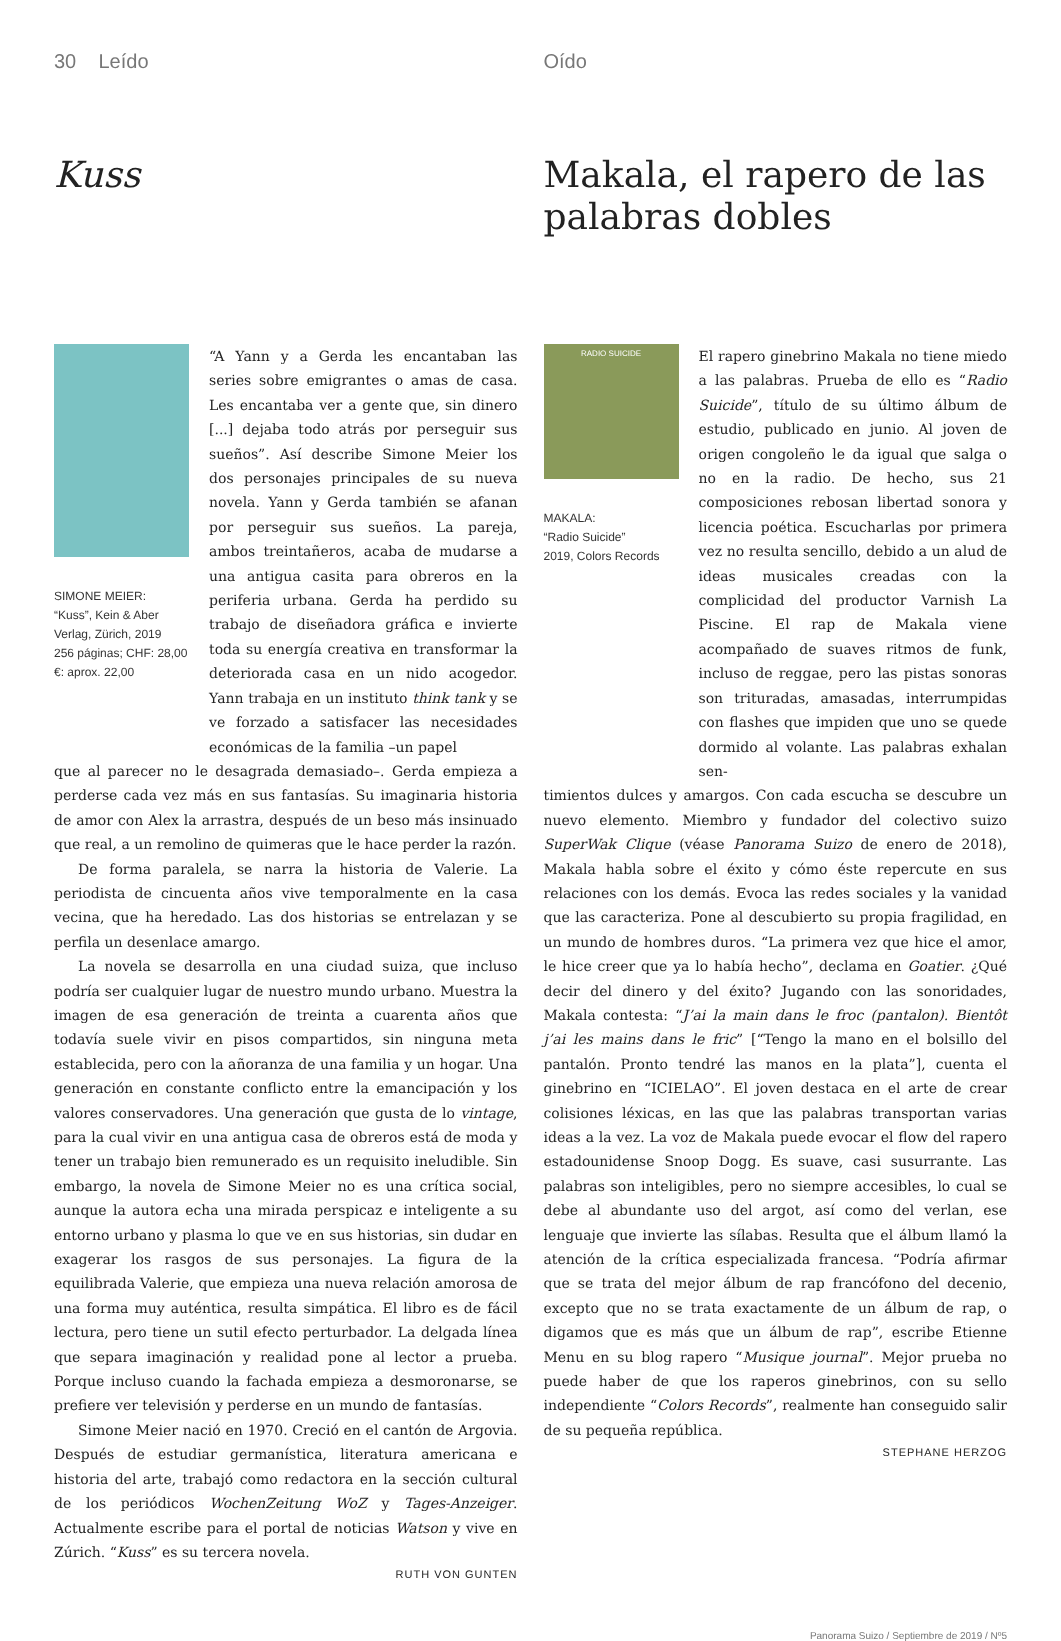30 Leído
Kuss
SIMONE MEIER:
“Kuss”, Kein & Aber Verlag, Zürich, 2019
256 páginas; CHF: 28,00
€: aprox. 22,00
“A Yann y a Gerda les encantaban las series sobre emigrantes o amas de casa. Les encantaba ver a gente que, sin dinero [...] dejaba todo atrás por perseguir sus sueños”. Así describe Simone Meier los dos personajes principales de su nueva novela. Yann y Gerda también se afanan por perseguir sus sueños. La pareja, ambos treintañeros, acaba de mudarse a una antigua casita para obreros en la periferia urbana. Gerda ha perdido su trabajo de diseñadora gráfica e invierte toda su energía creativa en transformar la deteriorada casa en un nido acogedor. Yann trabaja en un instituto think tank y se ve forzado a satisfacer las necesidades económicas de la familia –un papel
que al parecer no le desagrada demasiado–. Gerda empieza a perderse cada vez más en sus fantasías. Su imaginaria historia de amor con Alex la arrastra, después de un beso más insinuado que real, a un remolino de quimeras que le hace perder la razón.
De forma paralela, se narra la historia de Valerie. La periodista de cincuenta años vive temporalmente en la casa vecina, que ha heredado. Las dos historias se entrelazan y se perfila un desenlace amargo.
La novela se desarrolla en una ciudad suiza, que incluso podría ser cualquier lugar de nuestro mundo urbano. Muestra la imagen de esa generación de treinta a cuarenta años que todavía suele vivir en pisos compartidos, sin ninguna meta establecida, pero con la añoranza de una familia y un hogar. Una generación en constante conflicto entre la emancipación y los valores conservadores. Una generación que gusta de lo vintage, para la cual vivir en una antigua casa de obreros está de moda y tener un trabajo bien remunerado es un requisito ineludible. Sin embargo, la novela de Simone Meier no es una crítica social, aunque la autora echa una mirada perspicaz e inteligente a su entorno urbano y plasma lo que ve en sus historias, sin dudar en exagerar los rasgos de sus personajes. La figura de la equilibrada Valerie, que empieza una nueva relación amorosa de una forma muy auténtica, resulta simpática. El libro es de fácil lectura, pero tiene un sutil efecto perturbador. La delgada línea que separa imaginación y realidad pone al lector a prueba. Porque incluso cuando la fachada empieza a desmoronarse, se prefiere ver televisión y perderse en un mundo de fantasías.
Simone Meier nació en 1970. Creció en el cantón de Argovia. Después de estudiar germanística, literatura americana e historia del arte, trabajó como redactora en la sección cultural de los periódicos WochenZeitung WoZ y Tages-Anzeiger. Actualmente escribe para el portal de noticias Watson y vive en Zúrich. “Kuss” es su tercera novela.
RUTH VON GUNTEN
Oído
Makala, el rapero de las palabras dobles
RADIO SUICIDE
MAKALA:
“Radio Suicide”
2019, Colors Records
El rapero ginebrino Makala no tiene miedo a las palabras. Prueba de ello es “Radio Suicide”, título de su último álbum de estudio, publicado en junio. Al joven de origen congoleño le da igual que salga o no en la radio. De hecho, sus 21 composiciones rebosan libertad sonora y licencia poética. Escucharlas por primera vez no resulta sencillo, debido a un alud de ideas musicales creadas con la complicidad del productor Varnish La Piscine. El rap de Makala viene acompañado de suaves ritmos de funk, incluso de reggae, pero las pistas sonoras son trituradas, amasadas, interrumpidas con flashes que impiden que uno se quede dormido al volante. Las palabras exhalan sen-
timientos dulces y amargos. Con cada escucha se descubre un nuevo elemento. Miembro y fundador del colectivo suizo SuperWak Clique (véase Panorama Suizo de enero de 2018), Makala habla sobre el éxito y cómo éste repercute en sus relaciones con los demás. Evoca las redes sociales y la vanidad que las caracteriza. Pone al descubierto su propia fragilidad, en un mundo de hombres duros. “La primera vez que hice el amor, le hice creer que ya lo había hecho”, declama en Goatier. ¿Qué decir del dinero y del éxito? Jugando con las sonoridades, Makala contesta: “J’ai la main dans le froc (pantalon). Bientôt j’ai les mains dans le fric” [“Tengo la mano en el bolsillo del pantalón. Pronto tendré las manos en la plata”], cuenta el ginebrino en “ICIELAO”. El joven destaca en el arte de crear colisiones léxicas, en las que las palabras transportan varias ideas a la vez. La voz de Makala puede evocar el flow del rapero estadounidense Snoop Dogg. Es suave, casi susurrante. Las palabras son inteligibles, pero no siempre accesibles, lo cual se debe al abundante uso del argot, así como del verlan, ese lenguaje que invierte las sílabas. Resulta que el álbum llamó la atención de la crítica especializada francesa. “Podría afirmar que se trata del mejor álbum de rap francófono del decenio, excepto que no se trata exactamente de un álbum de rap, o digamos que es más que un álbum de rap”, escribe Etienne Menu en su blog rapero “Musique journal”. Mejor prueba no puede haber de que los raperos ginebrinos, con su sello independiente “Colors Records”, realmente han conseguido salir de su pequeña república.
STEPHANE HERZOG
Panorama Suizo / Septiembre de 2019 / Nº5